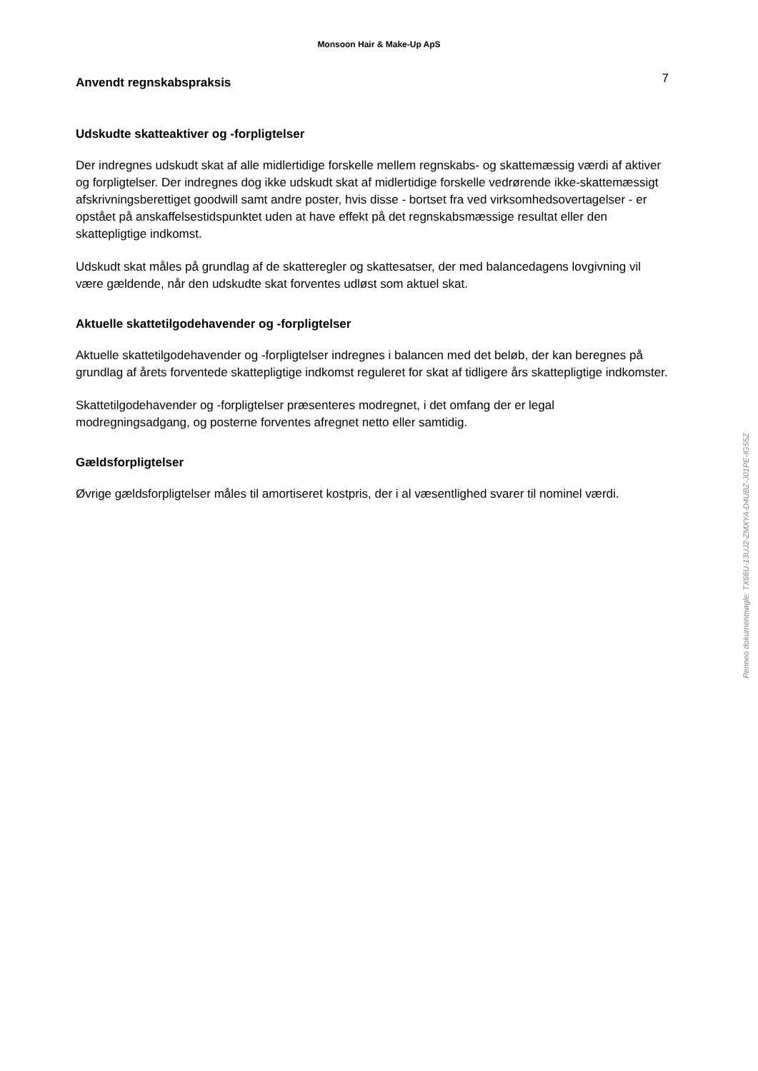Monsoon Hair & Make-Up ApS
Anvendt regnskabspraksis
7
Udskudte skatteaktiver og -forpligtelser
Der indregnes udskudt skat af alle midlertidige forskelle mellem regnskabs- og skattemæssig værdi af aktiver og forpligtelser. Der indregnes dog ikke udskudt skat af midlertidige forskelle vedrørende ikke-skattemæssigt afskrivningsberettiget goodwill samt andre poster, hvis disse - bortset fra ved virksomhedsovertagelser - er opstået på anskaffelsestidspunktet uden at have effekt på det regnskabsmæssige resultat eller den skattepligtige indkomst.
Udskudt skat måles på grundlag af de skatteregler og skattesatser, der med balancedagens lovgivning vil være gældende, når den udskudte skat forventes udløst som aktuel skat.
Aktuelle skattetilgodehavender og -forpligtelser
Aktuelle skattetilgodehavender og -forpligtelser indregnes i balancen med det beløb, der kan beregnes på grundlag af årets forventede skattepligtige indkomst reguleret for skat af tidligere års skattepligtige indkomster.
Skattetilgodehavender og -forpligtelser præsenteres modregnet, i det omfang der er legal modregningsadgang, og posterne forventes afregnet netto eller samtidig.
Gældsforpligtelser
Øvrige gældsforpligtelser måles til amortiseret kostpris, der i al væsentlighed svarer til nominel værdi.
Penneo dokumentnøgle: TX66U-13UJ2-ZMXYA-D4UBZ-J01PE-IG55Z